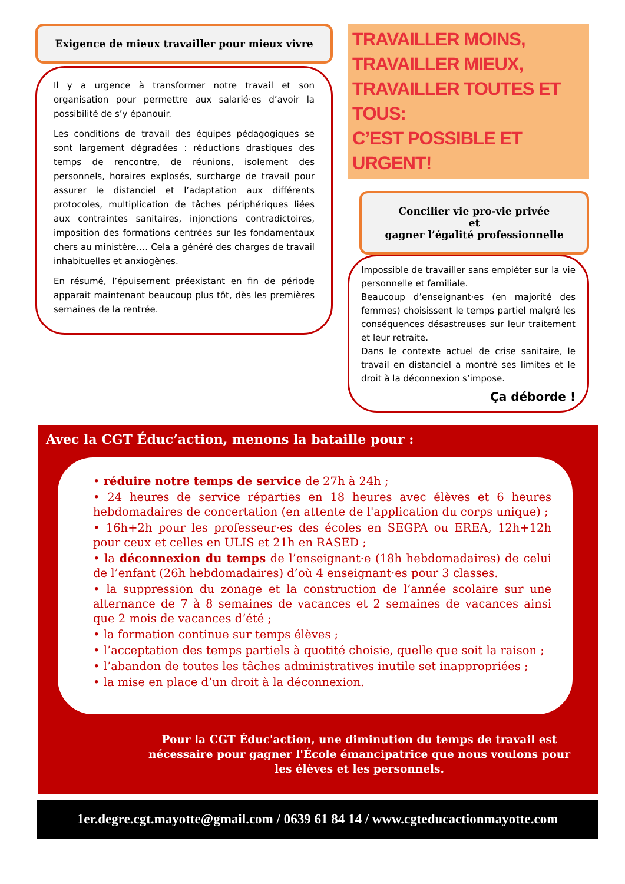Exigence de mieux travailler pour mieux vivre
Il y a urgence à transformer notre travail et son organisation pour permettre aux salarié·es d’avoir la possibilité de s’y épanouir.
Les conditions de travail des équipes pédagogiques se sont largement dégradées : réductions drastiques des temps de rencontre, de réunions, isolement des personnels, horaires explosés, surcharge de travail pour assurer le distanciel et l’adaptation aux différents protocoles, multiplication de tâches périphériques liées aux contraintes sanitaires, injonctions contradictoires, imposition des formations centrées sur les fondamentaux chers au ministère…. Cela a généré des charges de travail inhabituelles et anxiogènes.
En résumé, l’épuisement préexistant en fin de période apparait maintenant beaucoup plus tôt, dès les premières semaines de la rentrée.
TRAVAILLER MOINS,
TRAVAILLER MIEUX,
TRAVAILLER TOUTES ET TOUS:
C’EST POSSIBLE ET URGENT!
Concilier vie pro-vie privée
et
gagner l’égalité professionnelle
Impossible de travailler sans empiéter sur la vie personnelle et familiale.
Beaucoup d’enseignant·es (en majorité des femmes) choisissent le temps partiel malgré les conséquences désastreuses sur leur traitement et leur retraite.
Dans le contexte actuel de crise sanitaire, le travail en distanciel a montré ses limites et le droit à la déconnexion s’impose.
Ça déborde !
Avec la CGT Éduc’action, menons la bataille pour :
• réduire notre temps de service de 27h à 24h ;
• 24 heures de service réparties en 18 heures avec élèves et 6 heures hebdomadaires de concertation (en attente de l'application du corps unique) ;
• 16h+2h pour les professeur·es des écoles en SEGPA ou EREA, 12h+12h pour ceux et celles en ULIS et 21h en RASED ;
• la déconnexion du temps de l’enseignant·e (18h hebdomadaires) de celui de l’enfant (26h hebdomadaires) d’où 4 enseignant·es pour 3 classes.
• la suppression du zonage et la construction de l’année scolaire sur une alternance de 7 à 8 semaines de vacances et 2 semaines de vacances ainsi que 2 mois de vacances d’été ;
• la formation continue sur temps élèves ;
• l’acceptation des temps partiels à quotité choisie, quelle que soit la raison ;
• l’abandon de toutes les tâches administratives inutile set inappropriées ;
• la mise en place d’un droit à la déconnexion.
Pour la CGT Éduc'action, une diminution du temps de travail est nécessaire pour gagner l'École émancipatrice que nous voulons pour les élèves et les personnels.
1er.degre.cgt.mayotte@gmail.com / 0639 61 84 14 / www.cgteducactionmayotte.com